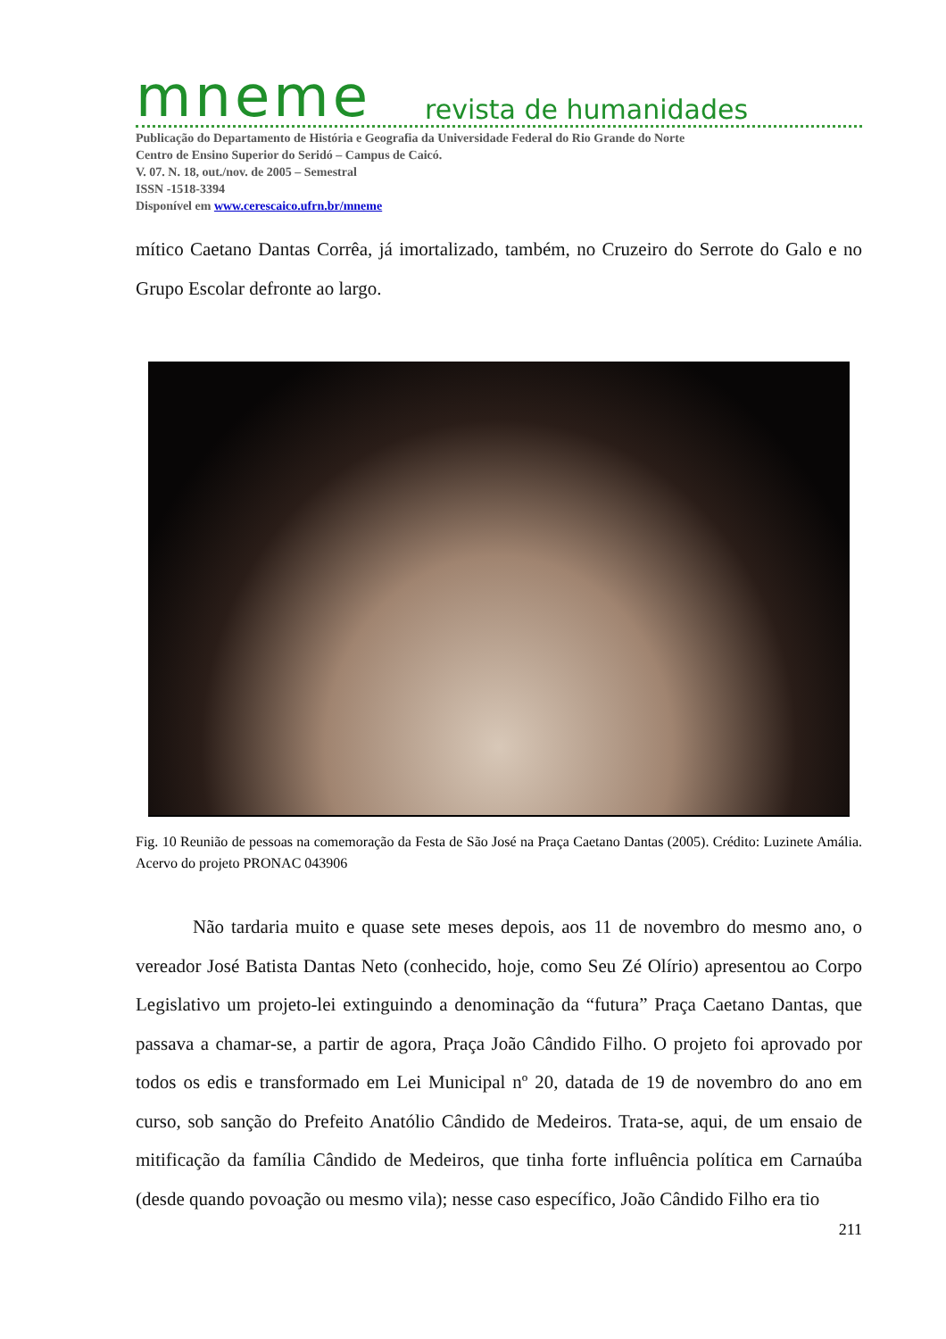mneme revista de humanidades
Publicação do Departamento de História e Geografia da Universidade Federal do Rio Grande do Norte
Centro de Ensino Superior do Seridó – Campus de Caicó.
V. 07. N. 18, out./nov. de 2005 – Semestral
ISSN -1518-3394
Disponível em www.cerescaico.ufrn.br/mneme
mítico Caetano Dantas Corrêa, já imortalizado, também, no Cruzeiro do Serrote do Galo e no Grupo Escolar defronte ao largo.
Fig. 10 Reunião de pessoas na comemoração da Festa de São José na Praça Caetano Dantas (2005). Crédito: Luzinete Amália. Acervo do projeto PRONAC 043906
Não tardaria muito e quase sete meses depois, aos 11 de novembro do mesmo ano, o vereador José Batista Dantas Neto (conhecido, hoje, como Seu Zé Olírio) apresentou ao Corpo Legislativo um projeto-lei extinguindo a denominação da “futura” Praça Caetano Dantas, que passava a chamar-se, a partir de agora, Praça João Cândido Filho. O projeto foi aprovado por todos os edis e transformado em Lei Municipal nº 20, datada de 19 de novembro do ano em curso, sob sanção do Prefeito Anatólio Cândido de Medeiros. Trata-se, aqui, de um ensaio de mitificação da família Cândido de Medeiros, que tinha forte influência política em Carnaúba (desde quando povoação ou mesmo vila); nesse caso específico, João Cândido Filho era tio
211